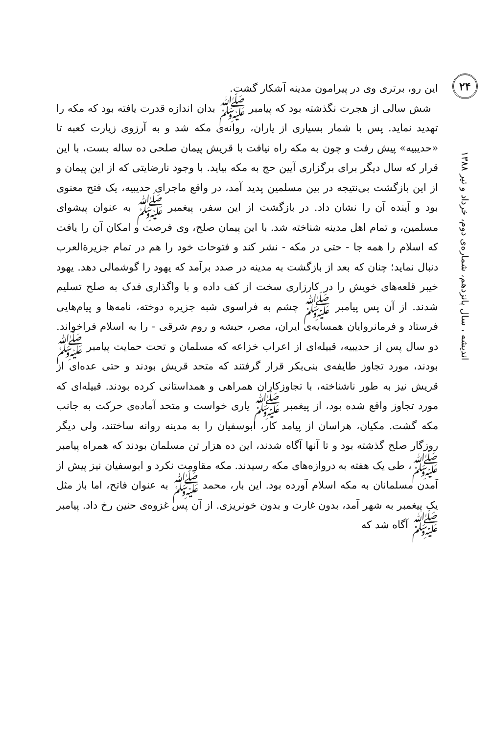۲۴
اندیشه ، سال پانزدهم، شماره‌ی دوم، خرداد و تیر ۱۳۸۸
این رو، برتری وی در پیرامون مدینه آشکار گشت.
شش سالی از هجرت نگذشته بود که پیامبر ﷺ بدان اندازه قدرت یافته بود که مکه را تهدید نماید. پس با شمار بسیاری از یاران، روانه‌ی مکه شد و به آرزوی زیارت کعبه تا «حدیبیه» پیش رفت و چون به مکه راه نیافت با قریش پیمان صلحی ده ساله بست، با این قرار که سال دیگر برای برگزاری آیین حج به مکه بیاید. با وجود نارضایتی که از این پیمان و از این بازگشت بی‌نتیجه در بین مسلمین پدید آمد، در واقع ماجرای حدیبیه، یک فتح معنوی بود و آینده آن را نشان داد. در بازگشت از این سفر، پیغمبر ﷺ به عنوان پیشوای مسلمین، و تمام اهل مدینه شناخته شد. با این پیمان صلح، وی فرصت و امکان آن را یافت که اسلام را همه جا - حتی در مکه - نشر کند و فتوحات خود را هم در تمام جزیرةالعرب دنبال نماید؛ چنان که بعد از بازگشت به مدینه در صدد برآمد که یهود را گوشمالی دهد. یهود خیبر قلعه‌های خویش را در کارزاری سخت از کف داده و با واگذاری فدک به صلح تسلیم شدند. از آن پس پیامبر ﷺ چشم به فراسوی شبه جزیره دوخته، نامه‌ها و پیام‌هایی فرستاد و فرمانروایان همسایه‌ی ایران، مصر، حبشه و روم شرقی - را به اسلام فراخواند. دو سال پس از حدیبیه، قبیله‌ای از اعراب خزاعه که مسلمان و تحت حمایت پیامبر ﷺ بودند، مورد تجاوز طایفه‌ی بنی‌بکر قرار گرفتند که متحد قریش بودند و حتی عده‌ای از قریش نیز به طور ناشناخته، با تجاوزکاران همراهی و همداستانی کرده بودند. قبیله‌ای که مورد تجاوز واقع شده بود، از پیغمبر ﷺ یاری خواست و متحد آماده‌ی حرکت به جانب مکه گشت. مکیان، هراسان از پیامد کار، ابوسفیان را به مدینه روانه ساختند، ولی دیگر روزگار صلح گذشته بود و تا آنها آگاه شدند، این ده هزار تن مسلمان بودند که همراه پیامبر ﷺ، طی یک هفته به دروازه‌های مکه رسیدند. مکه مقاومت نکرد و ابوسفیان نیز پیش از آمدن مسلمانان به مکه اسلام آورده بود. این بار، محمد ﷺ به عنوان فاتح، اما باز مثل یک پیغمبر به شهر آمد، بدون غارت و بدون خونریزی. از آن پس غزوه‌ی حنین رخ داد. پیامبر ﷺ آگاه شد که